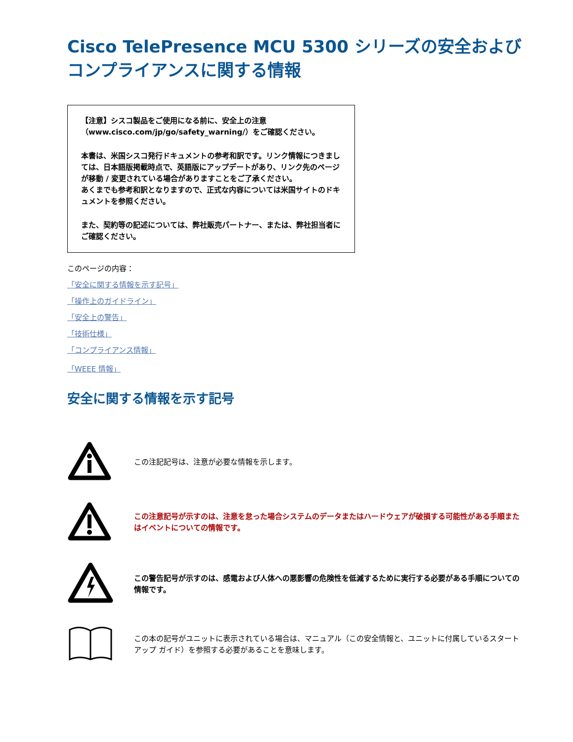Cisco TelePresence MCU 5300 シリーズの安全および
コンプライアンスに関する情報
【注意】シスコ製品をご使用になる前に、安全上の注意（www.cisco.com/jp/go/safety_warning/）をご確認ください。
本書は、米国シスコ発行ドキュメントの参考和訳です。リンク情報につきましては、日本語版掲載時点で、英語版にアップデートがあり、リンク先のページが移動 / 変更されている場合がありますことをご了承ください。
あくまでも参考和訳となりますので、正式な内容については米国サイトのドキュメントを参照ください。
また、契約等の記述については、弊社販売パートナー、または、弊社担当者にご確認ください。
このページの内容：
「安全に関する情報を示す記号」
「操作上のガイドライン」
「安全上の警告」
「技術仕様」
「コンプライアンス情報」
「WEEE 情報」
安全に関する情報を示す記号
この注記記号は、注意が必要な情報を示します。
この注意記号が示すのは、注意を怠った場合システムのデータまたはハードウェアが破損する可能性がある手順またはイベントについての情報です。
この警告記号が示すのは、感電および人体への悪影響の危険性を低減するために実行する必要がある手順についての情報です。
この本の記号がユニットに表示されている場合は、マニュアル（この安全情報と、ユニットに付属しているスタートアップ ガイド）を参照する必要があることを意味します。